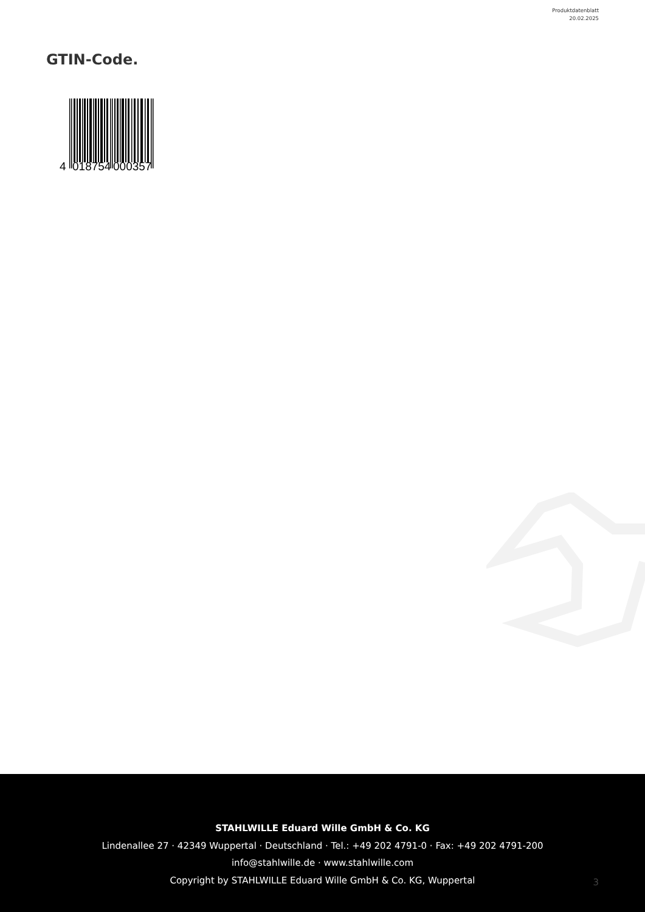Produktdatenblatt
20.02.2025
GTIN-Code.
4
018754
000357
STAHLWILLE Eduard Wille GmbH & Co. KG
Lindenallee 27 · 42349 Wuppertal · Deutschland · Tel.: +49 202 4791-0 · Fax: +49 202 4791-200
info@stahlwille.de · www.stahlwille.com
Copyright by STAHLWILLE Eduard Wille GmbH & Co. KG, Wuppertal
3